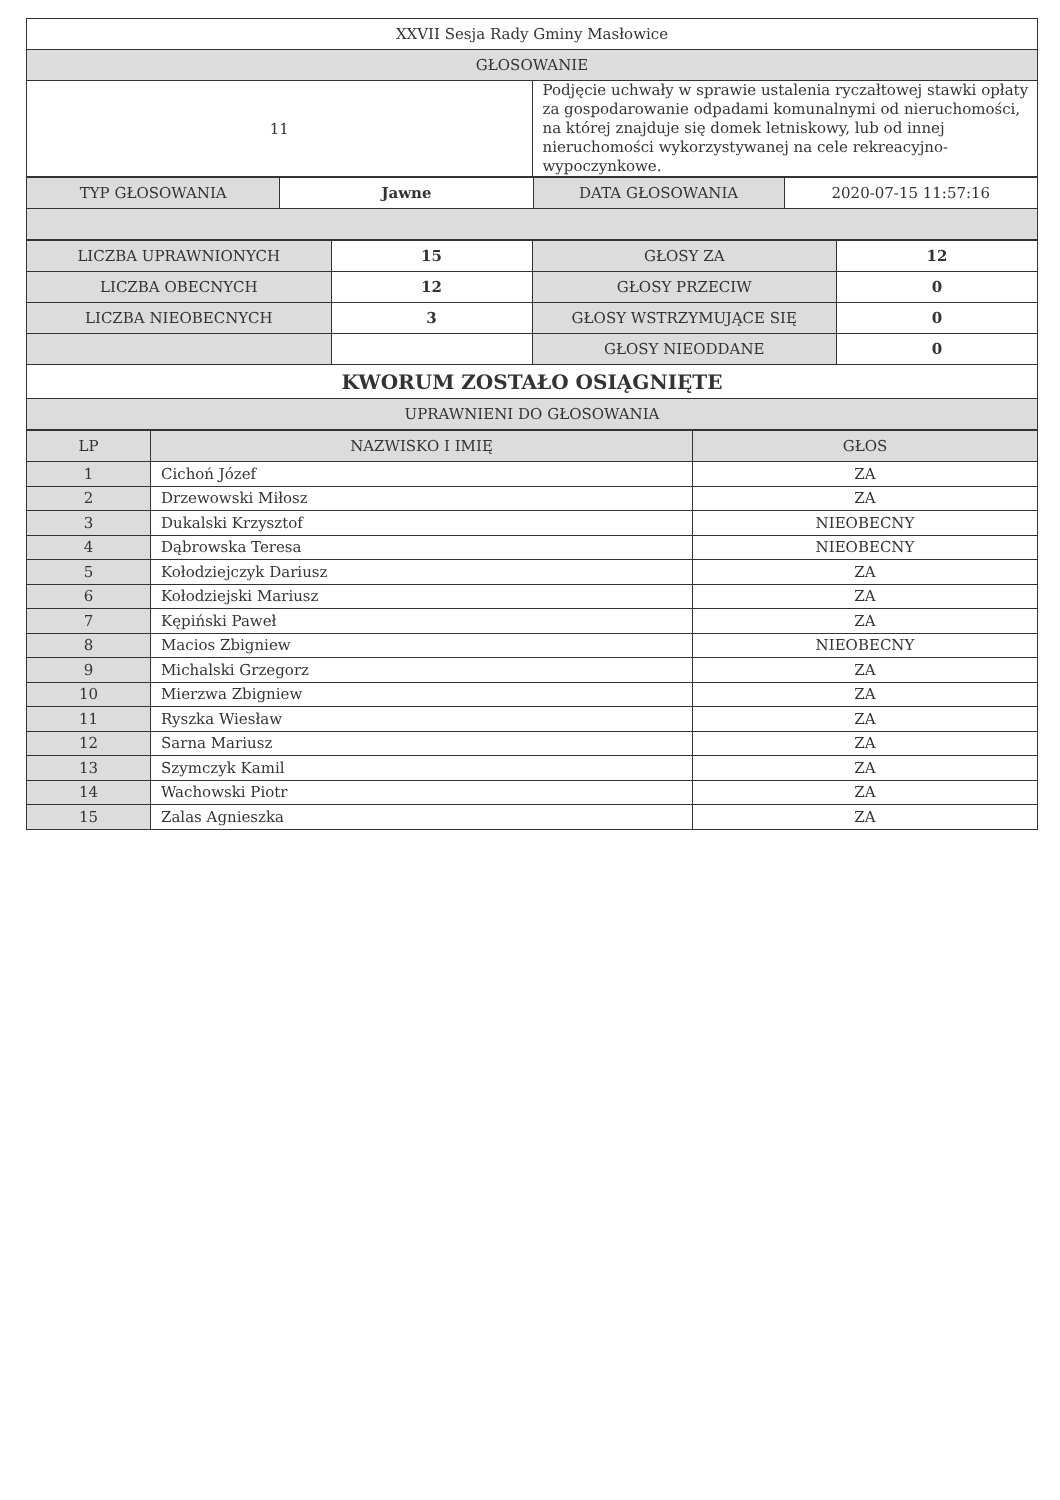| XXVII Sesja Rady Gminy Masłowice | |
| GŁOSOWANIE | |
| 11 | Podjęcie uchwały w sprawie ustalenia ryczałtowej stawki opłaty za gospodarowanie odpadami komunalnymi od nieruchomości, na której znajduje się domek letniskowy, lub od innej nieruchomości wykorzystywanej na cele rekreacyjno-wypoczynkowe. |
| TYP GŁOSOWANIA | Jawne | DATA GŁOSOWANIA | 2020-07-15 11:57:16 |
| LICZBA UPRAWNIONYCH | 15 | GŁOSY ZA | 12 |
| LICZBA OBECNYCH | 12 | GŁOSY PRZECIW | 0 |
| LICZBA NIEOBECNYCH | 3 | GŁOSY WSTRZYMUJĄCE SIĘ | 0 |
| | | GŁOSY NIEODDANE | 0 |
| KWORUM ZOSTAŁO OSIĄGNIĘTE | | | |
| UPRAWNIENI DO GŁOSOWANIA | | | |
| LP | NAZWISKO I IMIĘ | GŁOS |
| --- | --- | --- |
| 1 | Cichoń Józef | ZA |
| 2 | Drzewowski Miłosz | ZA |
| 3 | Dukalski Krzysztof | NIEOBECNY |
| 4 | Dąbrowska Teresa | NIEOBECNY |
| 5 | Kołodziejczyk Dariusz | ZA |
| 6 | Kołodziejski Mariusz | ZA |
| 7 | Kępiński Paweł | ZA |
| 8 | Macios Zbigniew | NIEOBECNY |
| 9 | Michalski Grzegorz | ZA |
| 10 | Mierzwa Zbigniew | ZA |
| 11 | Ryszka Wiesław | ZA |
| 12 | Sarna Mariusz | ZA |
| 13 | Szymczyk Kamil | ZA |
| 14 | Wachowski Piotr | ZA |
| 15 | Zalas Agnieszka | ZA |